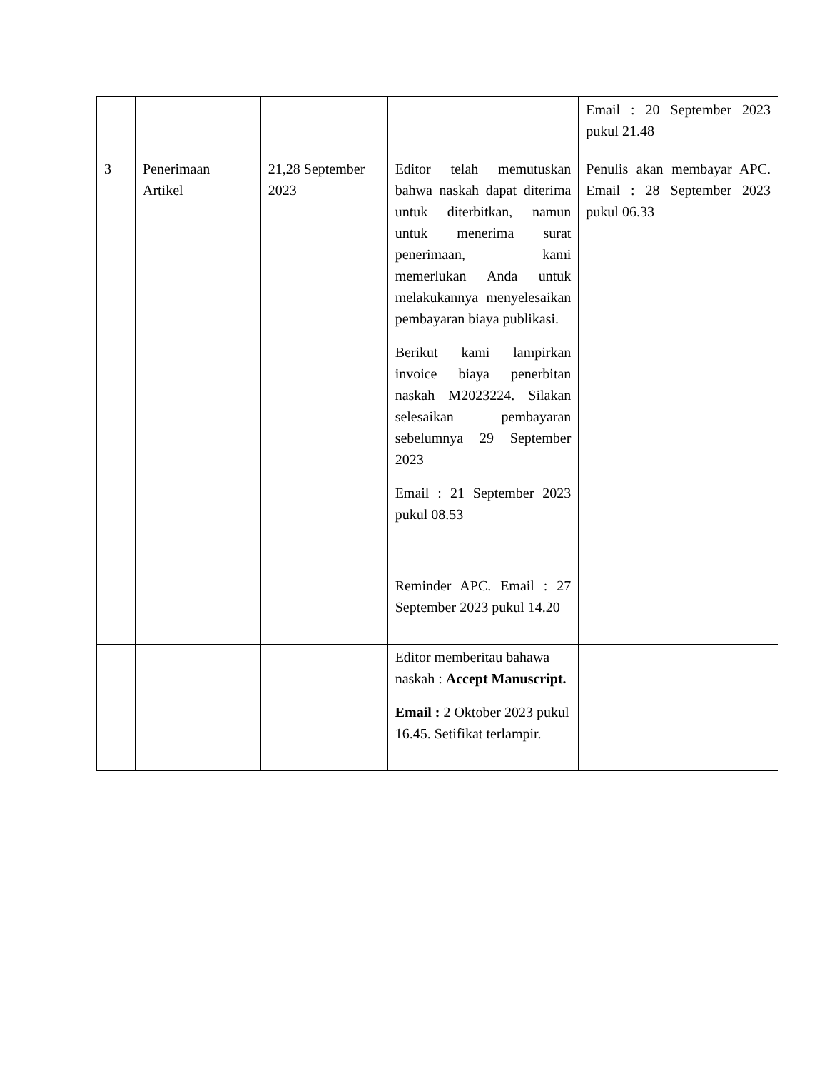| | | | | Email : 20 September 2023 pukul 21.48 |
| 3 | Penerimaan Artikel | 21,28 September 2023 | Editor telah memutuskan bahwa naskah dapat diterima untuk diterbitkan, namun untuk menerima surat penerimaan, kami memerlukan Anda untuk melakukannya menyelesaikan pembayaran biaya publikasi. Berikut kami lampirkan invoice biaya penerbitan naskah M2023224. Silakan selesaikan pembayaran sebelumnya 29 September 2023 Email : 21 September 2023 pukul 08.53 Reminder APC. Email : 27 September 2023 pukul 14.20 | Penulis akan membayar APC. Email : 28 September 2023 pukul 06.33 |
| | | | Editor memberitau bahawa naskah : Accept Manuscript. Email : 2 Oktober 2023 pukul 16.45. Setifikat terlampir. | |